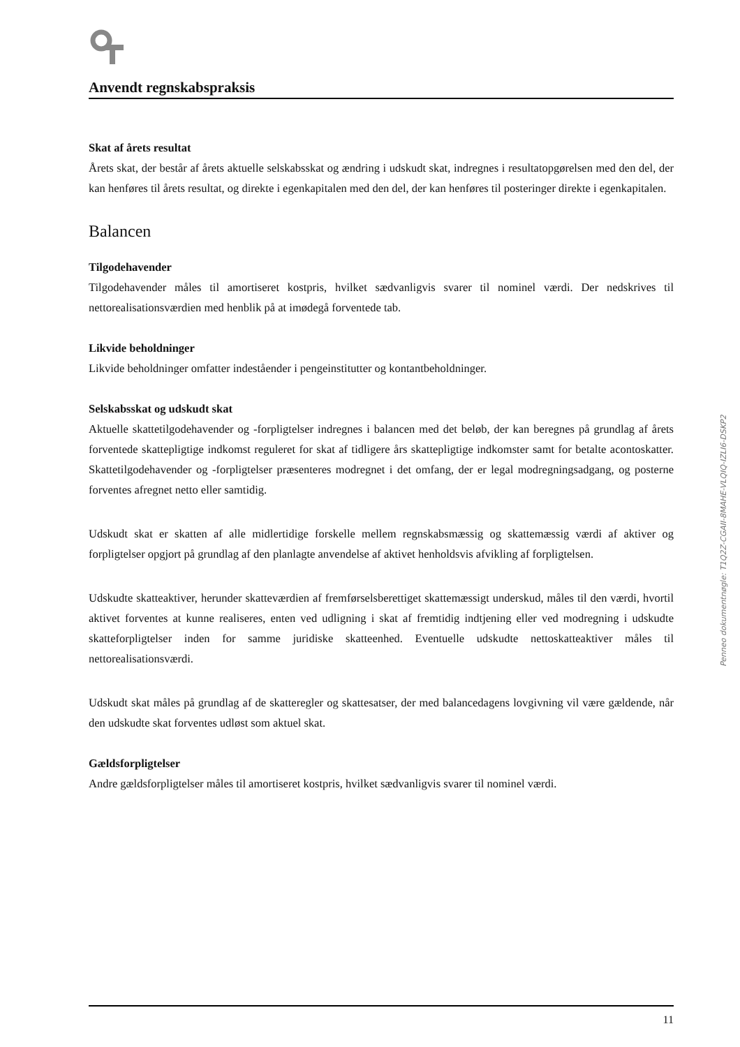Anvendt regnskabspraksis
Skat af årets resultat
Årets skat, der består af årets aktuelle selskabsskat og ændring i udskudt skat, indregnes i resultatopgørelsen med den del, der kan henføres til årets resultat, og direkte i egenkapitalen med den del, der kan henføres til posteringer direkte i egenkapitalen.
Balancen
Tilgodehavender
Tilgodehavender måles til amortiseret kostpris, hvilket sædvanligvis svarer til nominel værdi. Der nedskrives til nettorealisationsværdien med henblik på at imødegå forventede tab.
Likvide beholdninger
Likvide beholdninger omfatter indeståender i pengeinstitutter og kontantbeholdninger.
Selskabsskat og udskudt skat
Aktuelle skattetilgodehavender og -forpligtelser indregnes i balancen med det beløb, der kan beregnes på grundlag af årets forventede skattepligtige indkomst reguleret for skat af tidligere års skattepligtige indkomster samt for betalte acontoskatter. Skattetilgodehavender og -forpligtelser præsenteres modregnet i det omfang, der er legal modregningsadgang, og posterne forventes afregnet netto eller samtidig.
Udskudt skat er skatten af alle midlertidige forskelle mellem regnskabsmæssig og skattemæssig værdi af aktiver og forpligtelser opgjort på grundlag af den planlagte anvendelse af aktivet henholdsvis afvikling af forpligtelsen.
Udskudte skatteaktiver, herunder skatteværdien af fremførselsberettiget skattemæssigt underskud, måles til den værdi, hvortil aktivet forventes at kunne realiseres, enten ved udligning i skat af fremtidig indtjening eller ved modregning i udskudte skatteforpligtelser inden for samme juridiske skatteenhed. Eventuelle udskudte nettoskatteaktiver måles til nettorealisationsværdi.
Udskudt skat måles på grundlag af de skatteregler og skattesatser, der med balancedagens lovgivning vil være gældende, når den udskudte skat forventes udløst som aktuel skat.
Gældsforpligtelser
Andre gældsforpligtelser måles til amortiseret kostpris, hvilket sædvanligvis svarer til nominel værdi.
Penneo dokumentnøgle: T1Q2Z-CGAII-8MAHE-VLQIQ-IZLI6-DSKP2
11